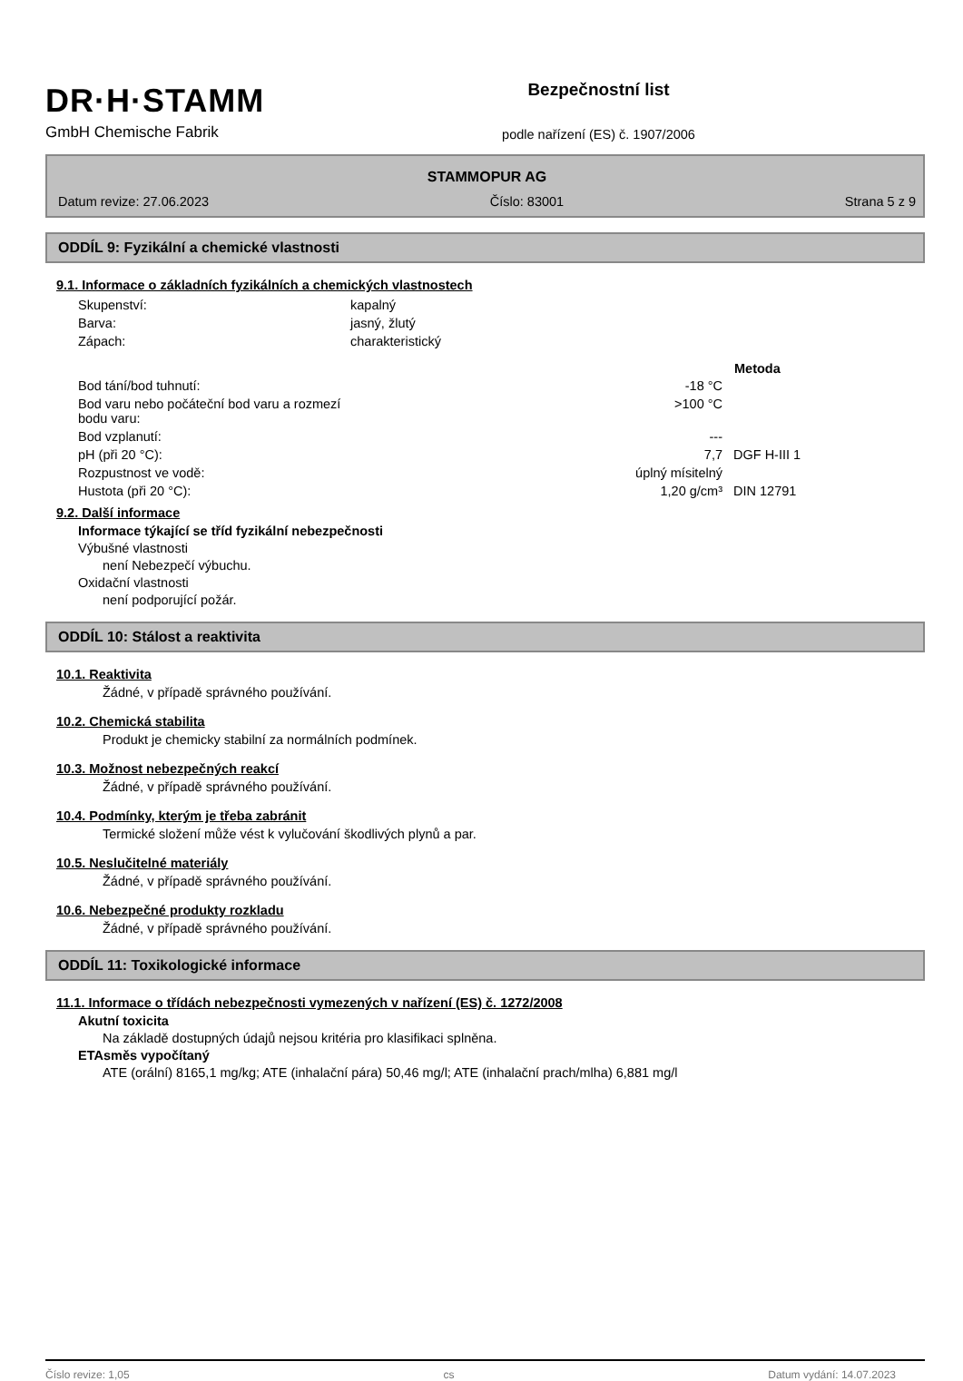DR·H·STAMM
GmbH Chemische Fabrik
Bezpečnostní list
podle nařízení (ES) č. 1907/2006
STAMMOPUR AG
Datum revize: 27.06.2023 Číslo: 83001 Strana 5 z 9
ODDÍL 9: Fyzikální a chemické vlastnosti
9.1. Informace o základních fyzikálních a chemických vlastnostech
| Skupenství: | kapalný | |
| Barva: | jasný, žlutý | |
| Zápach: | charakteristický | |
| | | Metoda |
| Bod tání/bod tuhnutí: | -18 °C | |
| Bod varu nebo počáteční bod varu a rozmezí bodu varu: | >100 °C | |
| Bod vzplanutí: | --- | |
| pH (při 20 °C): | 7,7 | DGF H-III 1 |
| Rozpustnost ve vodě: | úplný mísitelný | |
| Hustota (při 20 °C): | 1,20 g/cm³ | DIN 12791 |
9.2. Další informace
Informace týkající se tříd fyzikální nebezpečnosti
Výbušné vlastnosti
není Nebezpečí výbuchu.
Oxidační vlastnosti
není podporující požár.
ODDÍL 10: Stálost a reaktivita
10.1. Reaktivita
Žádné, v případě správného používání.
10.2. Chemická stabilita
Produkt je chemicky stabilní za normálních podmínek.
10.3. Možnost nebezpečných reakcí
Žádné, v případě správného používání.
10.4. Podmínky, kterým je třeba zabránit
Termické složení může vést k vylučování škodlivých plynů a par.
10.5. Neslučitelné materiály
Žádné, v případě správného používání.
10.6. Nebezpečné produkty rozkladu
Žádné, v případě správného používání.
ODDÍL 11: Toxikologické informace
11.1. Informace o třídách nebezpečnosti vymezených v nařízení (ES) č. 1272/2008
Akutní toxicita
Na základě dostupných údajů nejsou kritéria pro klasifikaci splněna.
ETAsměs vypočítaný
ATE (orální) 8165,1 mg/kg; ATE (inhalační pára) 50,46 mg/l; ATE (inhalační prach/mlha) 6,881 mg/l
Číslo revize: 1,05 cs Datum vydání: 14.07.2023